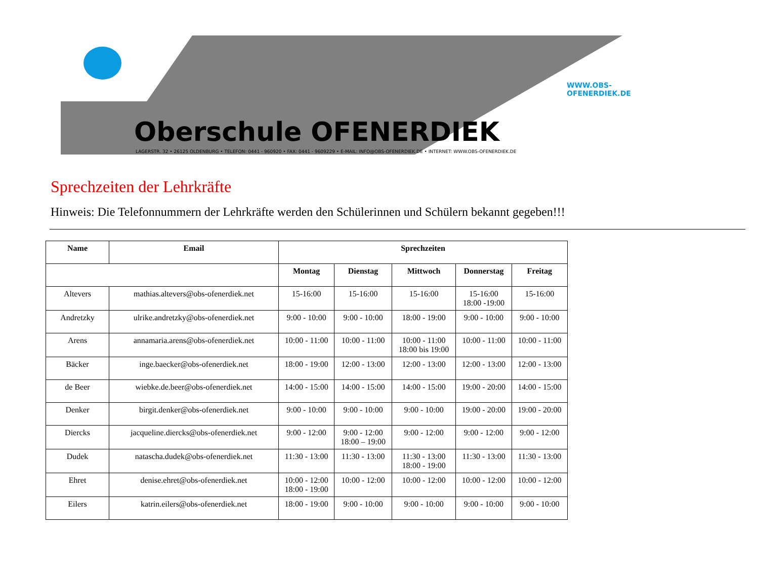Oberschule OFENERDIEK
LAGERSTR. 32 • 26125 OLDENBURG • TELEFON: 0441 - 960920 • FAX: 0441 - 9609229 • E-MAIL: INFO@OBS-OFENERDIEK.DE • INTERNET: WWW.OBS-OFENERDIEK.DE
WWW.OBS-OFENERDIEK.DE
Sprechzeiten der Lehrkräfte
Hinweis: Die Telefonnummern der Lehrkräfte werden den Schülerinnen und Schülern bekannt gegeben!!!
| Name | Email | Sprechzeiten | | | | |
| --- | --- | --- | --- | --- | --- | --- |
| | | Montag | Dienstag | Mittwoch | Donnerstag | Freitag |
| Altevers | mathias.altevers@obs-ofenerdiek.net | 15-16:00 | 15-16:00 | 15-16:00 | 15-16:00 18:00 -19:00 | 15-16:00 |
| Andretzky | ulrike.andretzky@obs-ofenerdiek.net | 9:00 - 10:00 | 9:00 - 10:00 | 18:00 - 19:00 | 9:00 - 10:00 | 9:00 - 10:00 |
| Arens | annamaria.arens@obs-ofenerdiek.net | 10:00 - 11:00 | 10:00 - 11:00 | 10:00 - 11:00 18:00 bis 19:00 | 10:00 - 11:00 | 10:00 - 11:00 |
| Bäcker | inge.baecker@obs-ofenerdiek.net | 18:00 - 19:00 | 12:00 - 13:00 | 12:00 - 13:00 | 12:00 - 13:00 | 12:00 - 13:00 |
| de Beer | wiebke.de.beer@obs-ofenerdiek.net | 14:00 - 15:00 | 14:00 - 15:00 | 14:00 - 15:00 | 19:00 - 20:00 | 14:00 - 15:00 |
| Denker | birgit.denker@obs-ofenerdiek.net | 9:00 - 10:00 | 9:00 - 10:00 | 9:00 - 10:00 | 19:00 - 20:00 | 19:00 - 20:00 |
| Diercks | jacqueline.diercks@obs-ofenerdiek.net | 9:00 - 12:00 | 9:00 - 12:00 18:00 – 19:00 | 9:00 - 12:00 | 9:00 - 12:00 | 9:00 - 12:00 |
| Dudek | natascha.dudek@obs-ofenerdiek.net | 11:30 - 13:00 | 11:30 - 13:00 | 11:30 - 13:00 18:00 - 19:00 | 11:30 - 13:00 | 11:30 - 13:00 |
| Ehret | denise.ehret@obs-ofenerdiek.net | 10:00 - 12:00 18:00 - 19:00 | 10:00 - 12:00 | 10:00 - 12:00 | 10:00 - 12:00 | 10:00 - 12:00 |
| Eilers | katrin.eilers@obs-ofenerdiek.net | 18:00 - 19:00 | 9:00 - 10:00 | 9:00 - 10:00 | 9:00 - 10:00 | 9:00 - 10:00 |